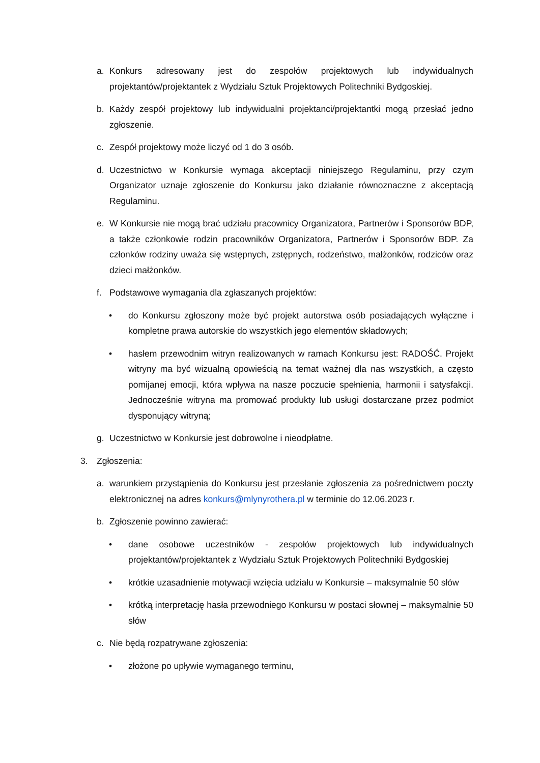a. Konkurs adresowany jest do zespołów projektowych lub indywidualnych projektantów/projektantek z Wydziału Sztuk Projektowych Politechniki Bydgoskiej.
b. Każdy zespół projektowy lub indywidualni projektanci/projektantki mogą przesłać jedno zgłoszenie.
c. Zespół projektowy może liczyć od 1 do 3 osób.
d. Uczestnictwo w Konkursie wymaga akceptacji niniejszego Regulaminu, przy czym Organizator uznaje zgłoszenie do Konkursu jako działanie równoznaczne z akceptacją Regulaminu.
e. W Konkursie nie mogą brać udziału pracownicy Organizatora, Partnerów i Sponsorów BDP, a także członkowie rodzin pracowników Organizatora, Partnerów i Sponsorów BDP. Za członków rodziny uważa się wstępnych, zstępnych, rodzeństwo, małżonków, rodziców oraz dzieci małżonków.
f. Podstawowe wymagania dla zgłaszanych projektów:
• do Konkursu zgłoszony może być projekt autorstwa osób posiadających wyłączne i kompletne prawa autorskie do wszystkich jego elementów składowych;
• hasłem przewodnim witryn realizowanych w ramach Konkursu jest: RADOŚĆ. Projekt witryny ma być wizualną opowieścią na temat ważnej dla nas wszystkich, a często pomijanej emocji, która wpływa na nasze poczucie spełnienia, harmonii i satysfakcji. Jednocześnie witryna ma promować produkty lub usługi dostarczane przez podmiot dysponujący witryną;
g. Uczestnictwo w Konkursie jest dobrowolne i nieodpłatne.
3. Zgłoszenia:
a. warunkiem przystąpienia do Konkursu jest przesłanie zgłoszenia za pośrednictwem poczty elektronicznej na adres konkurs@mlynyrothera.pl w terminie do 12.06.2023 r.
b. Zgłoszenie powinno zawierać:
• dane osobowe uczestników - zespołów projektowych lub indywidualnych projektantów/projektantek z Wydziału Sztuk Projektowych Politechniki Bydgoskiej
• krótkie uzasadnienie motywacji wzięcia udziału w Konkursie – maksymalnie 50 słów
• krótką interpretację hasła przewodniego Konkursu w postaci słownej – maksymalnie 50 słów
c. Nie będą rozpatrywane zgłoszenia:
• złożone po upływie wymaganego terminu,